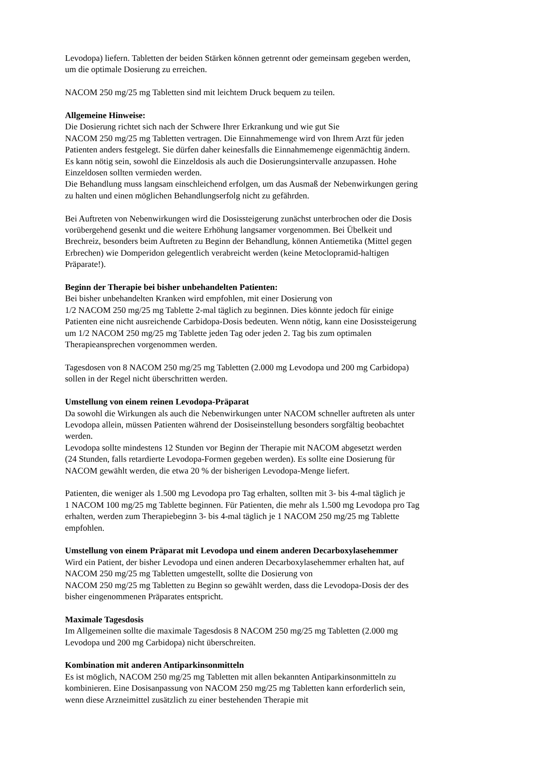Levodopa) liefern. Tabletten der beiden Stärken können getrennt oder gemeinsam gegeben werden,
um die optimale Dosierung zu erreichen.
NACOM 250 mg/25 mg Tabletten sind mit leichtem Druck bequem zu teilen.
Allgemeine Hinweise:
Die Dosierung richtet sich nach der Schwere Ihrer Erkrankung und wie gut Sie
NACOM 250 mg/25 mg Tabletten vertragen. Die Einnahmemenge wird von Ihrem Arzt für jeden
Patienten anders festgelegt. Sie dürfen daher keinesfalls die Einnahmemenge eigenmächtig ändern.
Es kann nötig sein, sowohl die Einzeldosis als auch die Dosierungsintervalle anzupassen. Hohe
Einzeldosen sollten vermieden werden.
Die Behandlung muss langsam einschleichend erfolgen, um das Ausmaß der Nebenwirkungen gering
zu halten und einen möglichen Behandlungserfolg nicht zu gefährden.
Bei Auftreten von Nebenwirkungen wird die Dosissteigerung zunächst unterbrochen oder die Dosis
vorübergehend gesenkt und die weitere Erhöhung langsamer vorgenommen. Bei Übelkeit und
Brechreiz, besonders beim Auftreten zu Beginn der Behandlung, können Antiemetika (Mittel gegen
Erbrechen) wie Domperidon gelegentlich verabreicht werden (keine Metoclopramid-haltigen
Präparate!).
Beginn der Therapie bei bisher unbehandelten Patienten:
Bei bisher unbehandelten Kranken wird empfohlen, mit einer Dosierung von
1/2 NACOM 250 mg/25 mg Tablette 2-mal täglich zu beginnen. Dies könnte jedoch für einige
Patienten eine nicht ausreichende Carbidopa-Dosis bedeuten. Wenn nötig, kann eine Dosissteigerung
um 1/2 NACOM 250 mg/25 mg Tablette jeden Tag oder jeden 2. Tag bis zum optimalen
Therapieansprechen vorgenommen werden.
Tagesdosen von 8 NACOM 250 mg/25 mg Tabletten (2.000 mg Levodopa und 200 mg Carbidopa)
sollen in der Regel nicht überschritten werden.
Umstellung von einem reinen Levodopa-Präparat
Da sowohl die Wirkungen als auch die Nebenwirkungen unter NACOM schneller auftreten als unter
Levodopa allein, müssen Patienten während der Dosiseinstellung besonders sorgfältig beobachtet
werden.
Levodopa sollte mindestens 12 Stunden vor Beginn der Therapie mit NACOM abgesetzt werden
(24 Stunden, falls retardierte Levodopa-Formen gegeben werden). Es sollte eine Dosierung für
NACOM gewählt werden, die etwa 20 % der bisherigen Levodopa-Menge liefert.
Patienten, die weniger als 1.500 mg Levodopa pro Tag erhalten, sollten mit 3- bis 4-mal täglich je
1 NACOM 100 mg/25 mg Tablette beginnen. Für Patienten, die mehr als 1.500 mg Levodopa pro Tag
erhalten, werden zum Therapiebeginn 3- bis 4-mal täglich je 1 NACOM 250 mg/25 mg Tablette
empfohlen.
Umstellung von einem Präparat mit Levodopa und einem anderen Decarboxylasehemmer
Wird ein Patient, der bisher Levodopa und einen anderen Decarboxylasehemmer erhalten hat, auf
NACOM 250 mg/25 mg Tabletten umgestellt, sollte die Dosierung von
NACOM 250 mg/25 mg Tabletten zu Beginn so gewählt werden, dass die Levodopa-Dosis der des
bisher eingenommenen Präparates entspricht.
Maximale Tagesdosis
Im Allgemeinen sollte die maximale Tagesdosis 8 NACOM 250 mg/25 mg Tabletten (2.000 mg
Levodopa und 200 mg Carbidopa) nicht überschreiten.
Kombination mit anderen Antiparkinsonmitteln
Es ist möglich, NACOM 250 mg/25 mg Tabletten mit allen bekannten Antiparkinsonmitteln zu
kombinieren. Eine Dosisanpassung von NACOM 250 mg/25 mg Tabletten kann erforderlich sein,
wenn diese Arzneimittel zusätzlich zu einer bestehenden Therapie mit